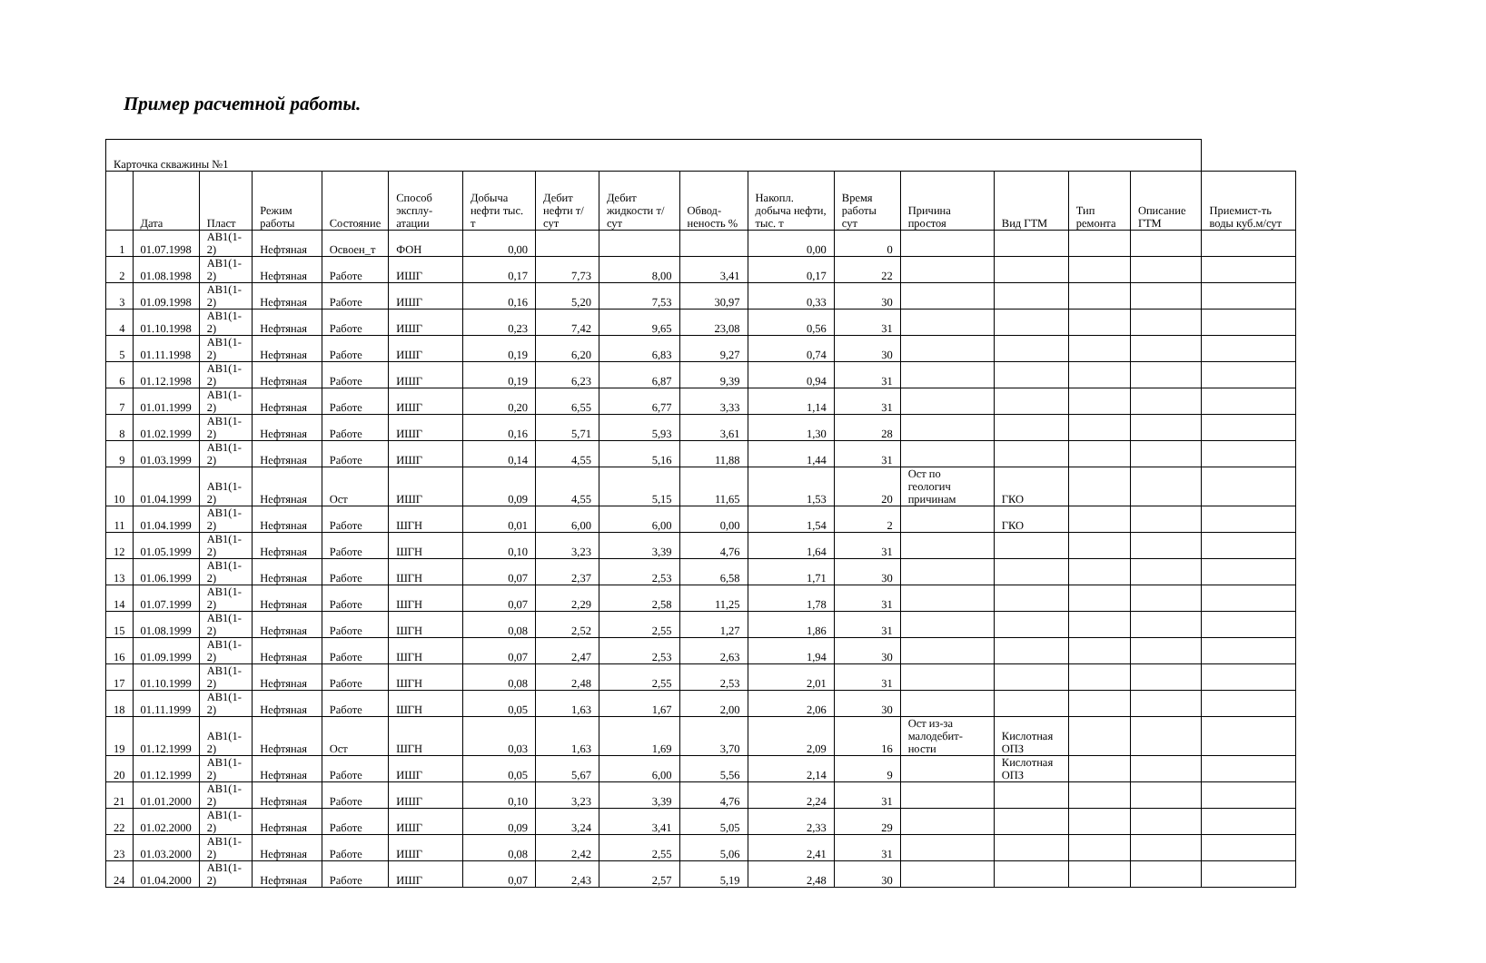Пример расчетной работы.
| Карточка скважины №1 | | | | | | | | | | | | | | | | |
| | Дата | Пласт | Режим работы | Состояние | Способ эксплу-атации | Добыча нефти тыс. т | Дебит нефти т/сут | Дебит жидкости т/сут | Обвод-неность % | Накопл. добыча нефти, тыс. т | Время работы сут | Причина простоя | Вид ГТМ | Тип ремонта | Описание ГТМ | Приемист-ть воды куб.м/сут |
| 1 | 01.07.1998 | АВ1(1-2) | Нефтяная | Освоен_т | ФОН | 0,00 | | | | 0,00 | 0 | | | | | |
| 2 | 01.08.1998 | АВ1(1-2) | Нефтяная | Работе | ИШГ | 0,17 | 7,73 | 8,00 | 3,41 | 0,17 | 22 | | | | | |
| 3 | 01.09.1998 | АВ1(1-2) | Нефтяная | Работе | ИШГ | 0,16 | 5,20 | 7,53 | 30,97 | 0,33 | 30 | | | | | |
| 4 | 01.10.1998 | АВ1(1-2) | Нефтяная | Работе | ИШГ | 0,23 | 7,42 | 9,65 | 23,08 | 0,56 | 31 | | | | | |
| 5 | 01.11.1998 | АВ1(1-2) | Нефтяная | Работе | ИШГ | 0,19 | 6,20 | 6,83 | 9,27 | 0,74 | 30 | | | | | |
| 6 | 01.12.1998 | АВ1(1-2) | Нефтяная | Работе | ИШГ | 0,19 | 6,23 | 6,87 | 9,39 | 0,94 | 31 | | | | | |
| 7 | 01.01.1999 | АВ1(1-2) | Нефтяная | Работе | ИШГ | 0,20 | 6,55 | 6,77 | 3,33 | 1,14 | 31 | | | | | |
| 8 | 01.02.1999 | АВ1(1-2) | Нефтяная | Работе | ИШГ | 0,16 | 5,71 | 5,93 | 3,61 | 1,30 | 28 | | | | | |
| 9 | 01.03.1999 | АВ1(1-2) | Нефтяная | Работе | ИШГ | 0,14 | 4,55 | 5,16 | 11,88 | 1,44 | 31 | | | | | |
| 10 | 01.04.1999 | АВ1(1-2) | Нефтяная | Ост | ИШГ | 0,09 | 4,55 | 5,15 | 11,65 | 1,53 | 20 | Ост по геологич причинам | ГКО | | | |
| 11 | 01.04.1999 | АВ1(1-2) | Нефтяная | Работе | ШГН | 0,01 | 6,00 | 6,00 | 0,00 | 1,54 | 2 | | ГКО | | | |
| 12 | 01.05.1999 | АВ1(1-2) | Нефтяная | Работе | ШГН | 0,10 | 3,23 | 3,39 | 4,76 | 1,64 | 31 | | | | | |
| 13 | 01.06.1999 | АВ1(1-2) | Нефтяная | Работе | ШГН | 0,07 | 2,37 | 2,53 | 6,58 | 1,71 | 30 | | | | | |
| 14 | 01.07.1999 | АВ1(1-2) | Нефтяная | Работе | ШГН | 0,07 | 2,29 | 2,58 | 11,25 | 1,78 | 31 | | | | | |
| 15 | 01.08.1999 | АВ1(1-2) | Нефтяная | Работе | ШГН | 0,08 | 2,52 | 2,55 | 1,27 | 1,86 | 31 | | | | | |
| 16 | 01.09.1999 | АВ1(1-2) | Нефтяная | Работе | ШГН | 0,07 | 2,47 | 2,53 | 2,63 | 1,94 | 30 | | | | | |
| 17 | 01.10.1999 | АВ1(1-2) | Нефтяная | Работе | ШГН | 0,08 | 2,48 | 2,55 | 2,53 | 2,01 | 31 | | | | | |
| 18 | 01.11.1999 | АВ1(1-2) | Нефтяная | Работе | ШГН | 0,05 | 1,63 | 1,67 | 2,00 | 2,06 | 30 | | | | | |
| 19 | 01.12.1999 | АВ1(1-2) | Нефтяная | Ост | ШГН | 0,03 | 1,63 | 1,69 | 3,70 | 2,09 | 16 | Ост из-за малодебит-ности | Кислотная ОПЗ | | | |
| 20 | 01.12.1999 | АВ1(1-2) | Нефтяная | Работе | ИШГ | 0,05 | 5,67 | 6,00 | 5,56 | 2,14 | 9 | | Кислотная ОПЗ | | | |
| 21 | 01.01.2000 | АВ1(1-2) | Нефтяная | Работе | ИШГ | 0,10 | 3,23 | 3,39 | 4,76 | 2,24 | 31 | | | | | |
| 22 | 01.02.2000 | АВ1(1-2) | Нефтяная | Работе | ИШГ | 0,09 | 3,24 | 3,41 | 5,05 | 2,33 | 29 | | | | | |
| 23 | 01.03.2000 | АВ1(1-2) | Нефтяная | Работе | ИШГ | 0,08 | 2,42 | 2,55 | 5,06 | 2,41 | 31 | | | | | |
| 24 | 01.04.2000 | АВ1(1-2) | Нефтяная | Работе | ИШГ | 0,07 | 2,43 | 2,57 | 5,19 | 2,48 | 30 | | | | | |